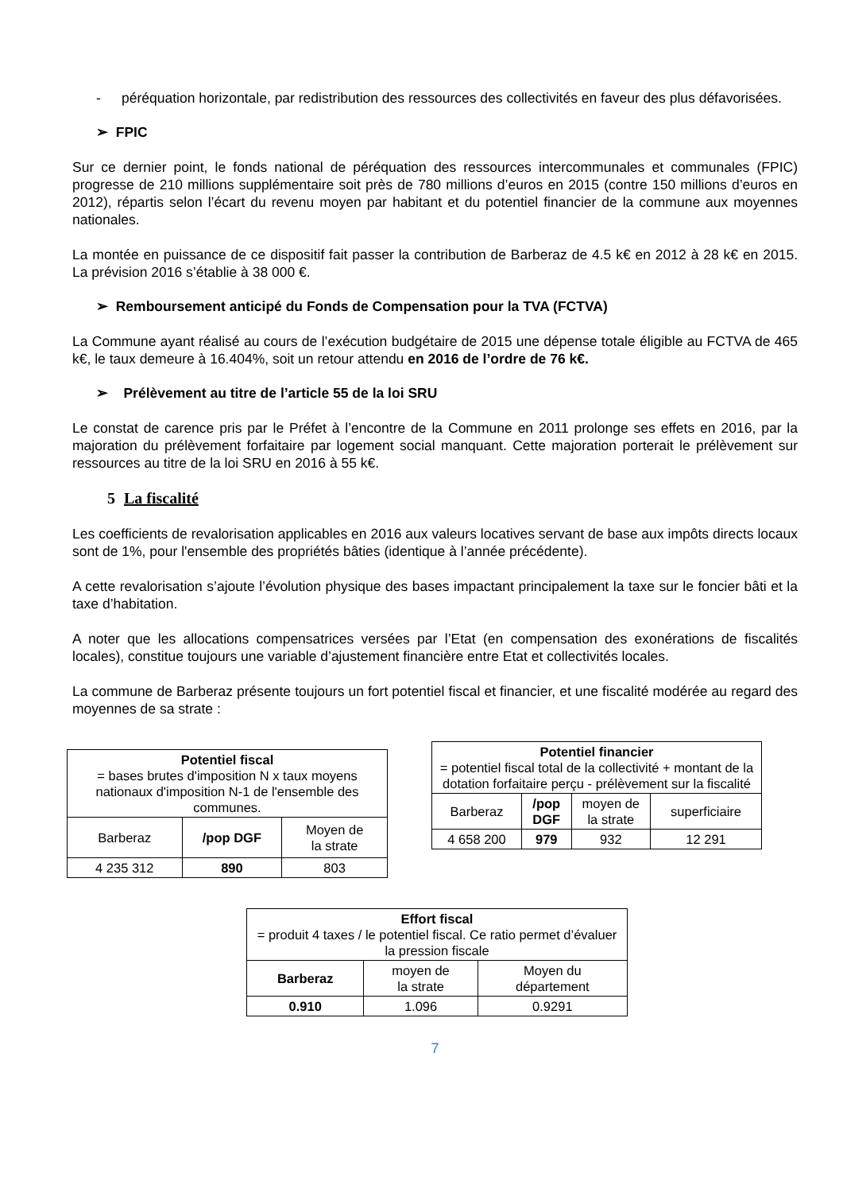- péréquation horizontale, par redistribution des ressources des collectivités en faveur des plus défavorisées.
➢ FPIC
Sur ce dernier point, le fonds national de péréquation des ressources intercommunales et communales (FPIC) progresse de 210 millions supplémentaire soit près de 780 millions d’euros en 2015 (contre 150 millions d’euros en 2012), répartis selon l’écart du revenu moyen par habitant et du potentiel financier de la commune aux moyennes nationales.
La montée en puissance de ce dispositif fait passer la contribution de Barberaz de 4.5 k€ en 2012 à 28 k€ en 2015. La prévision 2016 s’établie à 38 000 €.
➢ Remboursement anticipé du Fonds de Compensation pour la TVA (FCTVA)
La Commune ayant réalisé au cours de l’exécution budgétaire de 2015 une dépense totale éligible au FCTVA de 465 k€, le taux demeure à 16.404%, soit un retour attendu en 2016 de l’ordre de 76 k€.
➢ Prélèvement au titre de l’article 55 de la loi SRU
Le constat de carence pris par le Préfet à l’encontre de la Commune en 2011 prolonge ses effets en 2016, par la majoration du prélèvement forfaitaire par logement social manquant. Cette majoration porterait le prélèvement sur ressources au titre de la loi SRU en 2016 à 55 k€.
5 La fiscalité
Les coefficients de revalorisation applicables en 2016 aux valeurs locatives servant de base aux impôts directs locaux sont de 1%, pour l'ensemble des propriétés bâties (identique à l’année précédente).
A cette revalorisation s’ajoute l’évolution physique des bases impactant principalement la taxe sur le foncier bâti et la taxe d’habitation.
A noter que les allocations compensatrices versées par l’Etat (en compensation des exonérations de fiscalités locales), constitue toujours une variable d’ajustement financière entre Etat et collectivités locales.
La commune de Barberaz présente toujours un fort potentiel fiscal et financier, et une fiscalité modérée au regard des moyennes de sa strate :
| Potentiel fiscal = bases brutes d'imposition N x taux moyens nationaux d'imposition N-1 de l'ensemble des communes. | | |
| Barberaz | /pop DGF | Moyen de la strate |
| 4 235 312 | 890 | 803 |
| Potentiel financier = potentiel fiscal total de la collectivité + montant de la dotation forfaitaire perçu - prélèvement sur la fiscalité | | | |
| Barberaz | /pop DGF | moyen de la strate | superficiaire |
| 4 658 200 | 979 | 932 | 12 291 |
| Effort fiscal = produit 4 taxes / le potentiel fiscal. Ce ratio permet d’évaluer la pression fiscale | | |
| Barberaz | moyen de la strate | Moyen du département |
| 0.910 | 1.096 | 0.9291 |
7